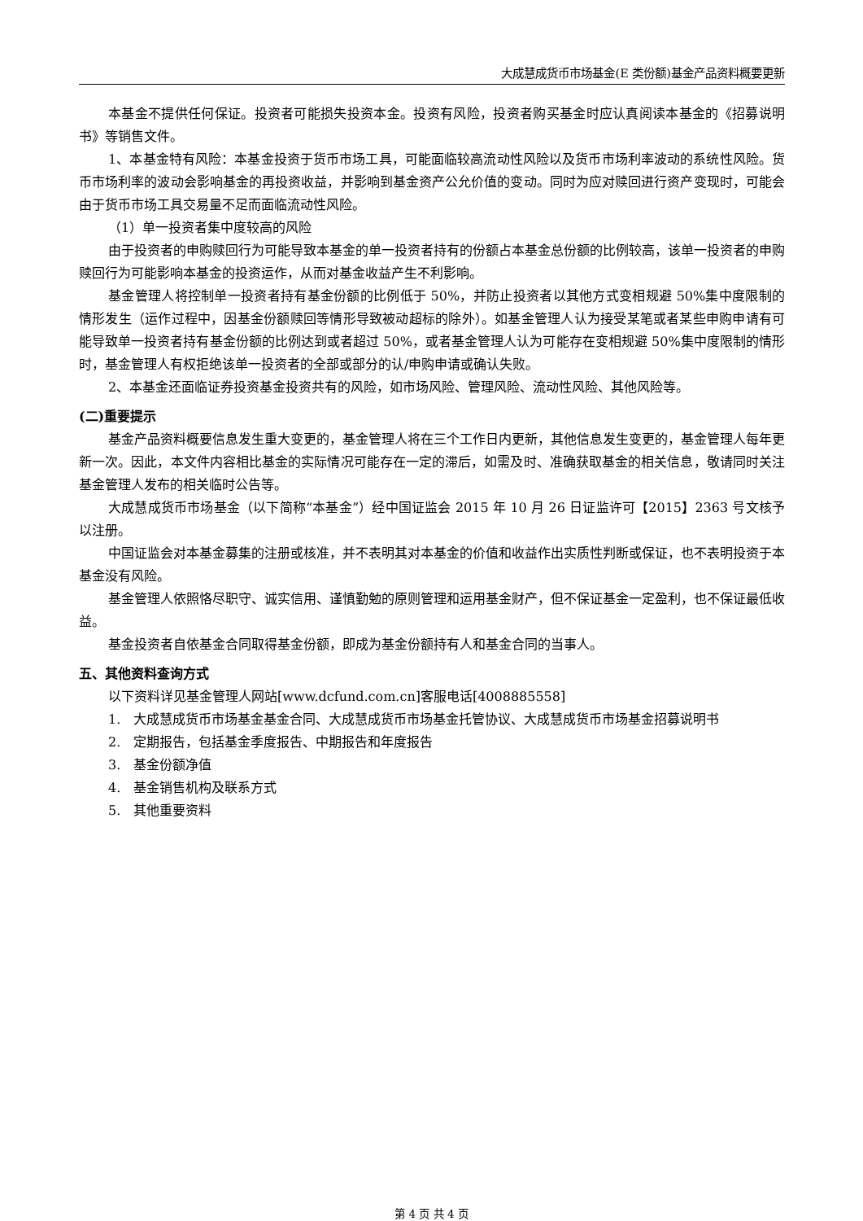大成慧成货币市场基金(E 类份额)基金产品资料概要更新
本基金不提供任何保证。投资者可能损失投资本金。投资有风险，投资者购买基金时应认真阅读本基金的《招募说明书》等销售文件。
1、本基金特有风险：本基金投资于货币市场工具，可能面临较高流动性风险以及货币市场利率波动的系统性风险。货币市场利率的波动会影响基金的再投资收益，并影响到基金资产公允价值的变动。同时为应对赎回进行资产变现时，可能会由于货币市场工具交易量不足而面临流动性风险。
（1）单一投资者集中度较高的风险
由于投资者的申购赎回行为可能导致本基金的单一投资者持有的份额占本基金总份额的比例较高，该单一投资者的申购赎回行为可能影响本基金的投资运作，从而对基金收益产生不利影响。
基金管理人将控制单一投资者持有基金份额的比例低于 50%，并防止投资者以其他方式变相规避 50%集中度限制的情形发生（运作过程中，因基金份额赎回等情形导致被动超标的除外）。如基金管理人认为接受某笔或者某些申购申请有可能导致单一投资者持有基金份额的比例达到或者超过 50%，或者基金管理人认为可能存在变相规避 50%集中度限制的情形时，基金管理人有权拒绝该单一投资者的全部或部分的认/申购申请或确认失败。
2、本基金还面临证券投资基金投资共有的风险，如市场风险、管理风险、流动性风险、其他风险等。
(二)重要提示
基金产品资料概要信息发生重大变更的，基金管理人将在三个工作日内更新，其他信息发生变更的，基金管理人每年更新一次。因此，本文件内容相比基金的实际情况可能存在一定的滞后，如需及时、准确获取基金的相关信息，敬请同时关注基金管理人发布的相关临时公告等。
大成慧成货币市场基金（以下简称“本基金”）经中国证监会 2015 年 10 月 26 日证监许可【2015】2363 号文核予以注册。
中国证监会对本基金募集的注册或核准，并不表明其对本基金的价值和收益作出实质性判断或保证，也不表明投资于本基金没有风险。
基金管理人依照恪尽职守、诚实信用、谨慎勤勉的原则管理和运用基金财产，但不保证基金一定盈利，也不保证最低收益。
基金投资者自依基金合同取得基金份额，即成为基金份额持有人和基金合同的当事人。
五、其他资料查询方式
以下资料详见基金管理人网站[www.dcfund.com.cn]客服电话[4008885558]
1.　大成慧成货币市场基金基金合同、大成慧成货币市场基金托管协议、大成慧成货币市场基金招募说明书
2.　定期报告，包括基金季度报告、中期报告和年度报告
3.　基金份额净值
4.　基金销售机构及联系方式
5.　其他重要资料
第 4 页 共 4 页